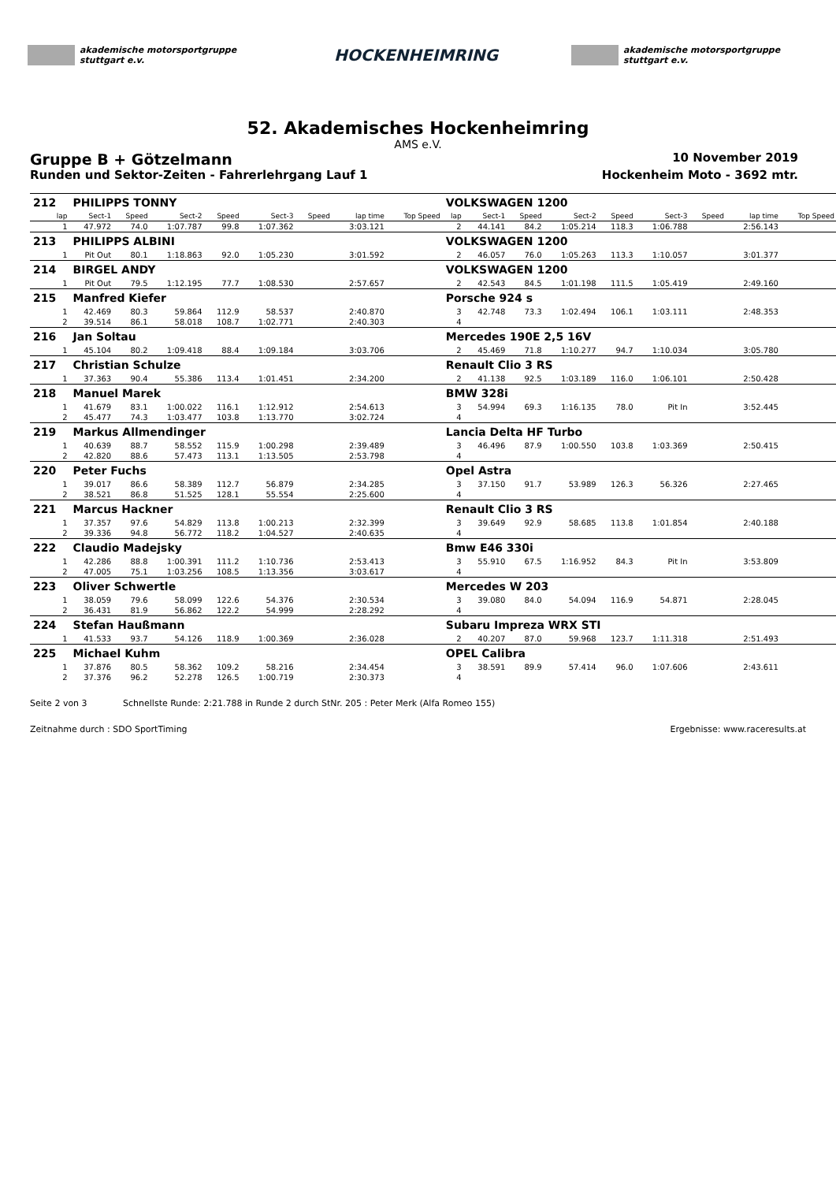akademische motorsportgruppe stuttgart e.v.
HOCKENHEIMRING
akademische motorsportgruppe stuttgart e.v.
52. Akademisches Hockenheimring
AMS e.V.
Gruppe B + Götzelmann 10 November 2019
Runden und Sektor-Zeiten - Fahrerlehrgang Lauf 1 Hockenheim Moto - 3692 mtr.
| 212 | PHILIPPS TONNY | | | | | | | | VOLKSWAGEN 1200 | | | | | | | | |
| lap | Sect-1 | Speed | Sect-2 | Speed | Sect-3 | Speed | lap time | Top Speed | lap | Sect-1 | Speed | Sect-2 | Speed | Sect-3 | Speed | lap time | Top Speed |
| 1 | 47.972 | 74.0 | 1:07.787 | 99.8 | 1:07.362 | | 3:03.121 | | 2 | 44.141 | 84.2 | 1:05.214 | 118.3 | 1:06.788 | | 2:56.143 | |
| 213 | PHILIPPS ALBINI | | | | | | | | VOLKSWAGEN 1200 | | | | | | | | |
| 1 | Pit Out | 80.1 | 1:18.863 | 92.0 | 1:05.230 | | 3:01.592 | | 2 | 46.057 | 76.0 | 1:05.263 | 113.3 | 1:10.057 | | 3:01.377 | |
| 214 | BIRGEL ANDY | | | | | | | | VOLKSWAGEN 1200 | | | | | | | | |
| 1 | Pit Out | 79.5 | 1:12.195 | 77.7 | 1:08.530 | | 2:57.657 | | 2 | 42.543 | 84.5 | 1:01.198 | 111.5 | 1:05.419 | | 2:49.160 | |
| 215 | Manfred Kiefer | | | | | | | | Porsche 924 s | | | | | | | | |
| 1 | 42.469 | 80.3 | 59.864 | 112.9 | 58.537 | | 2:40.870 | | 3 | 42.748 | 73.3 | 1:02.494 | 106.1 | 1:03.111 | | 2:48.353 | |
| 2 | 39.514 | 86.1 | 58.018 | 108.7 | 1:02.771 | | 2:40.303 | | 4 | | | | | | | | |
| 216 | Jan Soltau | | | | | | | | Mercedes 190E 2,5 16V | | | | | | | | |
| 1 | 45.104 | 80.2 | 1:09.418 | 88.4 | 1:09.184 | | 3:03.706 | | 2 | 45.469 | 71.8 | 1:10.277 | 94.7 | 1:10.034 | | 3:05.780 | |
| 217 | Christian Schulze | | | | | | | | Renault Clio 3 RS | | | | | | | | |
| 1 | 37.363 | 90.4 | 55.386 | 113.4 | 1:01.451 | | 2:34.200 | | 2 | 41.138 | 92.5 | 1:03.189 | 116.0 | 1:06.101 | | 2:50.428 | |
| 218 | Manuel Marek | | | | | | | | BMW 328i | | | | | | | | |
| 1 | 41.679 | 83.1 | 1:00.022 | 116.1 | 1:12.912 | | 2:54.613 | | 3 | 54.994 | 69.3 | 1:16.135 | 78.0 | Pit In | | 3:52.445 | |
| 2 | 45.477 | 74.3 | 1:03.477 | 103.8 | 1:13.770 | | 3:02.724 | | 4 | | | | | | | | |
| 219 | Markus Allmendinger | | | | | | | | Lancia Delta HF Turbo | | | | | | | | |
| 1 | 40.639 | 88.7 | 58.552 | 115.9 | 1:00.298 | | 2:39.489 | | 3 | 46.496 | 87.9 | 1:00.550 | 103.8 | 1:03.369 | | 2:50.415 | |
| 2 | 42.820 | 88.6 | 57.473 | 113.1 | 1:13.505 | | 2:53.798 | | 4 | | | | | | | | |
| 220 | Peter Fuchs | | | | | | | | Opel Astra | | | | | | | | |
| 1 | 39.017 | 86.6 | 58.389 | 112.7 | 56.879 | | 2:34.285 | | 3 | 37.150 | 91.7 | 53.989 | 126.3 | 56.326 | | 2:27.465 | |
| 2 | 38.521 | 86.8 | 51.525 | 128.1 | 55.554 | | 2:25.600 | | 4 | | | | | | | | |
| 221 | Marcus Hackner | | | | | | | | Renault Clio 3 RS | | | | | | | | |
| 1 | 37.357 | 97.6 | 54.829 | 113.8 | 1:00.213 | | 2:32.399 | | 3 | 39.649 | 92.9 | 58.685 | 113.8 | 1:01.854 | | 2:40.188 | |
| 2 | 39.336 | 94.8 | 56.772 | 118.2 | 1:04.527 | | 2:40.635 | | 4 | | | | | | | | |
| 222 | Claudio Madejsky | | | | | | | | Bmw E46 330i | | | | | | | | |
| 1 | 42.286 | 88.8 | 1:00.391 | 111.2 | 1:10.736 | | 2:53.413 | | 3 | 55.910 | 67.5 | 1:16.952 | 84.3 | Pit In | | 3:53.809 | |
| 2 | 47.005 | 75.1 | 1:03.256 | 108.5 | 1:13.356 | | 3:03.617 | | 4 | | | | | | | | |
| 223 | Oliver Schwertle | | | | | | | | Mercedes W 203 | | | | | | | | |
| 1 | 38.059 | 79.6 | 58.099 | 122.6 | 54.376 | | 2:30.534 | | 3 | 39.080 | 84.0 | 54.094 | 116.9 | 54.871 | | 2:28.045 | |
| 2 | 36.431 | 81.9 | 56.862 | 122.2 | 54.999 | | 2:28.292 | | 4 | | | | | | | | |
| 224 | Stefan Haußmann | | | | | | | | Subaru Impreza WRX STI | | | | | | | | |
| 1 | 41.533 | 93.7 | 54.126 | 118.9 | 1:00.369 | | 2:36.028 | | 2 | 40.207 | 87.0 | 59.968 | 123.7 | 1:11.318 | | 2:51.493 | |
| 225 | Michael Kuhm | | | | | | | | OPEL Calibra | | | | | | | | |
| 1 | 37.876 | 80.5 | 58.362 | 109.2 | 58.216 | | 2:34.454 | | 3 | 38.591 | 89.9 | 57.414 | 96.0 | 1:07.606 | | 2:43.611 | |
| 2 | 37.376 | 96.2 | 52.278 | 126.5 | 1:00.719 | | 2:30.373 | | 4 | | | | | | | | |
Seite 2 von 3 Schnellste Runde: 2:21.788 in Runde 2 durch StNr. 205 : Peter Merk (Alfa Romeo 155)
Zeitnahme durch : SDO SportTiming Ergebnisse: www.raceresults.at